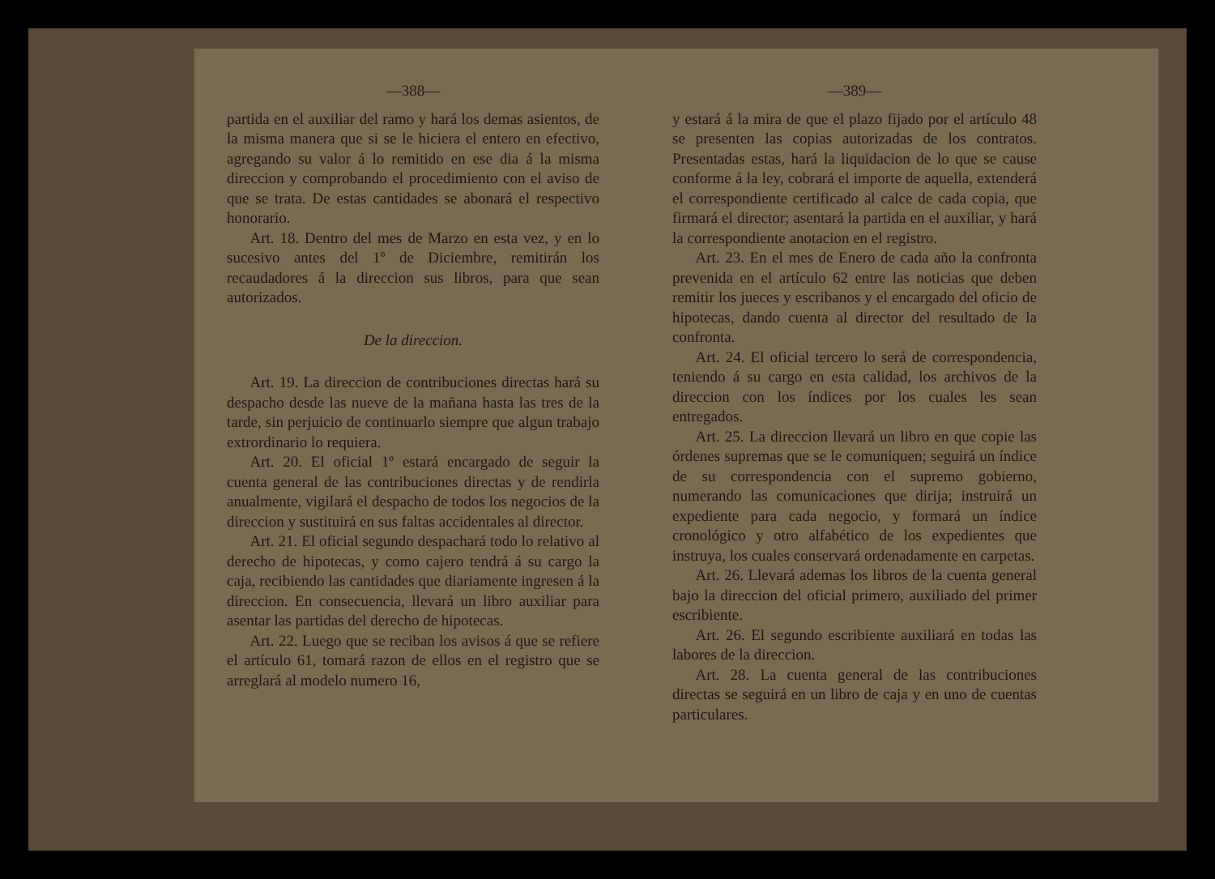—388—
partida en el auxiliar del ramo y hará los demas asientos, de la misma manera que si se le hiciera el entero en efectivo, agregando su valor á lo remitido en ese dia á la misma direccion y comprobando el procedimiento con el aviso de que se trata. De estas cantidades se abonará el respectivo honorario.
Art. 18. Dentro del mes de Marzo en esta vez, y en lo sucesivo antes del 1º de Diciembre, remitirán los recaudadores á la direccion sus libros, para que sean autorizados.
De la direccion.
Art. 19. La direccion de contribuciones directas hará su despacho desde las nueve de la mañana hasta las tres de la tarde, sin perjuicio de continuarlo siempre que algun trabajo extrordinario lo requiera.
Art. 20. El oficial 1º estará encargado de seguir la cuenta general de las contribuciones directas y de rendirla anualmente, vigilará el despacho de todos los negocios de la direccion y sustituirá en sus faltas accidentales al director.
Art. 21. El oficial segundo despachará todo lo relativo al derecho de hipotecas, y como cajero tendrá á su cargo la caja, recibiendo las cantidades que diariamente ingresen á la direccion. En consecuencia, llevará un libro auxiliar para asentar las partidas del derecho de hipotecas.
Art. 22. Luego que se reciban los avisos á que se refiere el artículo 61, tomará razon de ellos en el registro que se arreglará al modelo numero 16,
—389—
y estará á la mira de que el plazo fijado por el artículo 48 se presenten las copias autorizadas de los contratos. Presentadas estas, hará la liquidacion de lo que se cause conforme á la ley, cobrará el importe de aquella, extenderá el correspondiente certificado al calce de cada copia, que firmará el director; asentará la partida en el auxiliar, y hará la correspondiente anotacion en el registro.
Art. 23. En el mes de Enero de cada año la confronta prevenida en el artículo 62 entre las noticias que deben remitir los jueces y escribanos y el encargado del oficio de hipotecas, dando cuenta al director del resultado de la confronta.
Art. 24. El oficial tercero lo será de correspondencia, teniendo á su cargo en esta calidad, los archivos de la direccion con los índices por los cuales les sean entregados.
Art. 25. La direccion llevará un libro en que copie las órdenes supremas que se le comuniquen; seguirá un índice de su correspondencia con el supremo gobierno, numerando las comunicaciones que dirija; instruirá un expediente para cada negocio, y formará un índice cronológico y otro alfabético de los expedientes que instruya, los cuales conservará ordenadamente en carpetas.
Art. 26. Llevará ademas los libros de la cuenta general bajo la direccion del oficial primero, auxiliado del primer escribiente.
Art. 26. El segundo escribiente auxiliará en todas las labores de la direccion.
Art. 28. La cuenta general de las contribuciones directas se seguirá en un libro de caja y en uno de cuentas particulares.